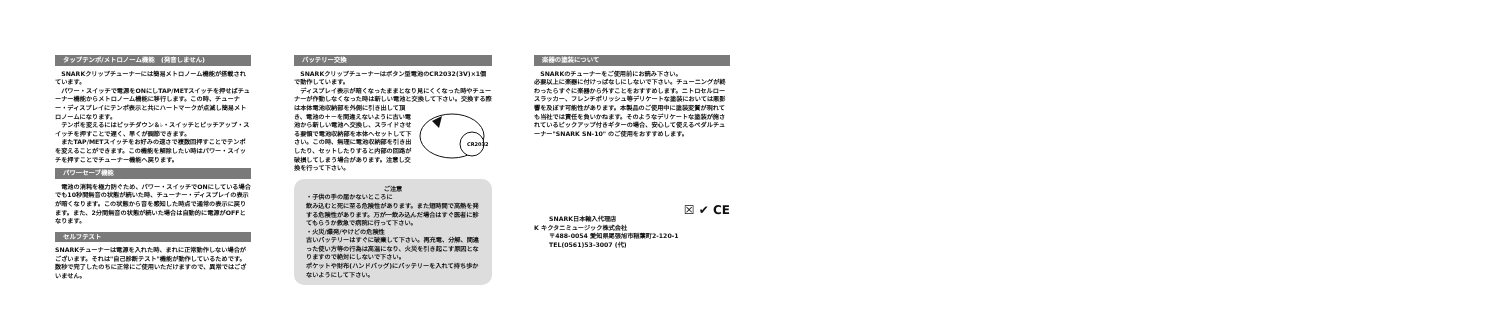タップテンポ/メトロノーム機能　(発音しません)
　SNARKクリップチューナーには簡易メトロノーム機能が搭載されています。
　パワー・スイッチで電源をONにしTAP/METスイッチを押せばチューナー機能からメトロノーム機能に移行します。この時、チューナー・ディスプレイにテンポ表示と共にハートマークが点滅し簡易メトロノームになります。
　テンポを変えるにはピッチダウン＆♭・スイッチとピッチアップ・スイッチを押すことで遅く、早くが調節できます。
　またTAP/METスイッチをお好みの速さで複数回押すことでテンポを変えることができます。この機能を解除したい時はパワー・スイッチを押すことでチューナー機能へ戻ります。
パワーセーブ機能
　電池の消耗を極力防ぐため、パワー・スイッチでONにしている場合でも10秒間無音の状態が続いた時、チューナー・ディスプレイの表示が暗くなります。この状態から音を感知した時点で通常の表示に戻ります。また、2分間無音の状態が続いた場合は自動的に電源がOFFとなります。
セルフテスト
SNARKチューナーは電源を入れた時、まれに正常動作しない場合がございます。それは"自己診断テスト"機能が動作しているためです。数秒で完了したのちに正常にご使用いただけますので、異常ではございません。
バッテリー交換
　SNARKクリップチューナーはボタン型電池のCR2032(3V)×1個で動作しています。
　ディスプレイ表示が暗くなったままとなり見にくくなった時やチューナーが作動しなくなった時は新しい電池と交換して下さい。
CR2032
交換する際は本体電池収納部を外側に引き出して頂き、電池の＋－を間違えないように古い電池から新しい電池へ交換し、スライドさせる要領で電池収納部を本体へセットして下さい。この時、無理に電池収納部を引き出したり、セットしたりすると内部の回路が破損してしまう場合があります。注意し交換を行って下さい。
ご注意
・子供の手の届かないところに
飲み込むと死に至る危険性があります。また短時間で高熱を発する危険性があります。万が一飲み込んだ場合はすぐ医者に診てもらうか救急で病院に行って下さい。
・火災/爆発/やけどの危険性
古いバッテリーはすぐに破棄して下さい。再充電、分解、間違った使い方等の行為は高温になり、火災を引き起こす原因となりますので絶対にしないで下さい。
ポケットや財布(ハンドバッグ)にバッテリーを入れて持ち歩かないようにして下さい。
楽器の塗装について
　SNARKのチューナーをご使用前にお読み下さい。
必要以上に楽器に付けっぱなしにしないで下さい。チューニングが終わったらすぐに楽器から外すことをおすすめします。ニトロセルロースラッカー、フレンチポリッシュ等デリケートな塗装においては悪影響を及ぼす可能性があります。本製品のご使用中に塗装変質が現れても当社では責任を負いかねます。そのようなデリケートな塗装が施されているピックアップ付きギターの場合、安心して使えるペダルチューナー"SNARK SN-10" のご使用をおすすめします。
☒ ✔ CE
SNARK日本輸入代理店
K キクタニミュージック株式会社
〒488-0054 愛知県尾張旭市稲葉町2-120-1
TEL(0561)53-3007 (代)